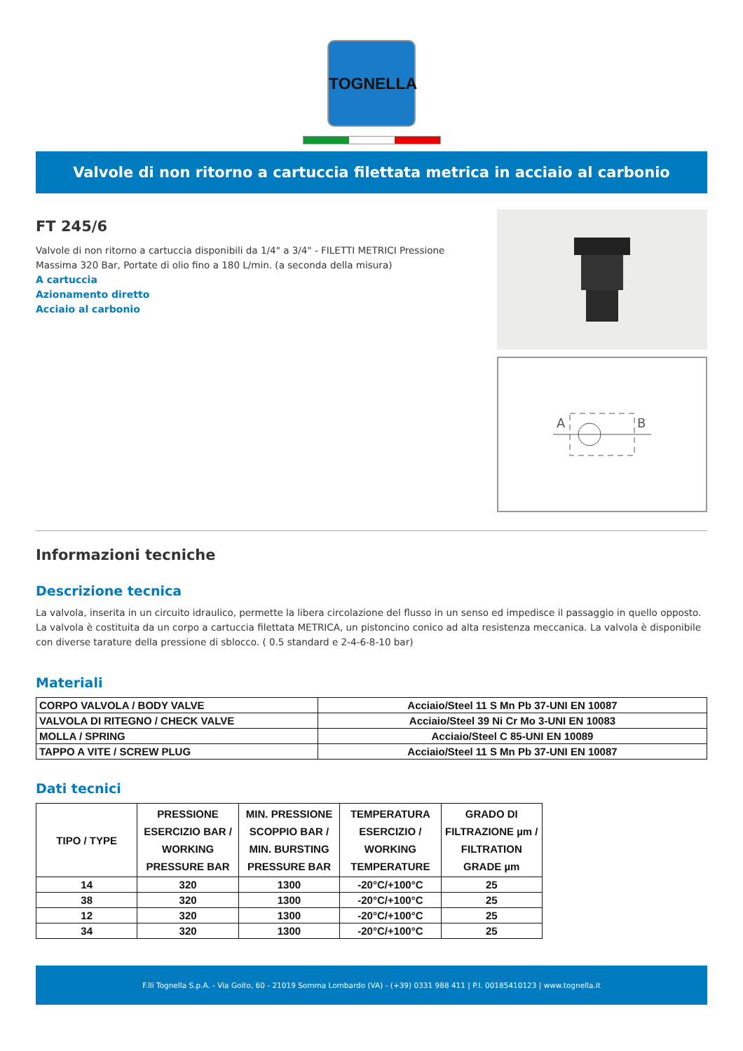TOGNELLA
Valvole di non ritorno a cartuccia filettata metrica in acciaio al carbonio
FT 245/6
Valvole di non ritorno a cartuccia disponibili da 1/4" a 3/4" - FILETTI METRICI Pressione Massima 320 Bar, Portate di olio fino a 180 L/min. (a seconda della misura)
A cartuccia
Azionamento diretto
Acciaio al carbonio
A
B
Informazioni tecniche
Descrizione tecnica
La valvola, inserita in un circuito idraulico, permette la libera circolazione del flusso in un senso ed impedisce il passaggio in quello opposto. La valvola è costituita da un corpo a cartuccia filettata METRICA, un pistoncino conico ad alta resistenza meccanica. La valvola è disponibile con diverse tarature della pressione di sblocco. ( 0.5 standard e 2-4-6-8-10 bar)
Materiali
| CORPO VALVOLA / BODY VALVE | Acciaio/Steel 11 S Mn Pb 37-UNI EN 10087 |
| VALVOLA DI RITEGNO / CHECK VALVE | Acciaio/Steel 39 Ni Cr Mo 3-UNI EN 10083 |
| MOLLA / SPRING | Acciaio/Steel C 85-UNI EN 10089 |
| TAPPO A VITE / SCREW PLUG | Acciaio/Steel 11 S Mn Pb 37-UNI EN 10087 |
Dati tecnici
| TIPO / TYPE | PRESSIONE ESERCIZIO BAR / WORKING PRESSURE BAR | MIN. PRESSIONE SCOPPIO BAR / MIN. BURSTING PRESSURE BAR | TEMPERATURA ESERCIZIO / WORKING TEMPERATURE | GRADO DI FILTRAZIONE µm / FILTRATION GRADE µm |
| --- | --- | --- | --- | --- |
| 14 | 320 | 1300 | -20°C/+100°C | 25 |
| 38 | 320 | 1300 | -20°C/+100°C | 25 |
| 12 | 320 | 1300 | -20°C/+100°C | 25 |
| 34 | 320 | 1300 | -20°C/+100°C | 25 |
F.lli Tognella S.p.A. - Via Goito, 60 - 21019 Somma Lombardo (VA) - (+39) 0331 988 411 | P.I. 00185410123 | www.tognella.it